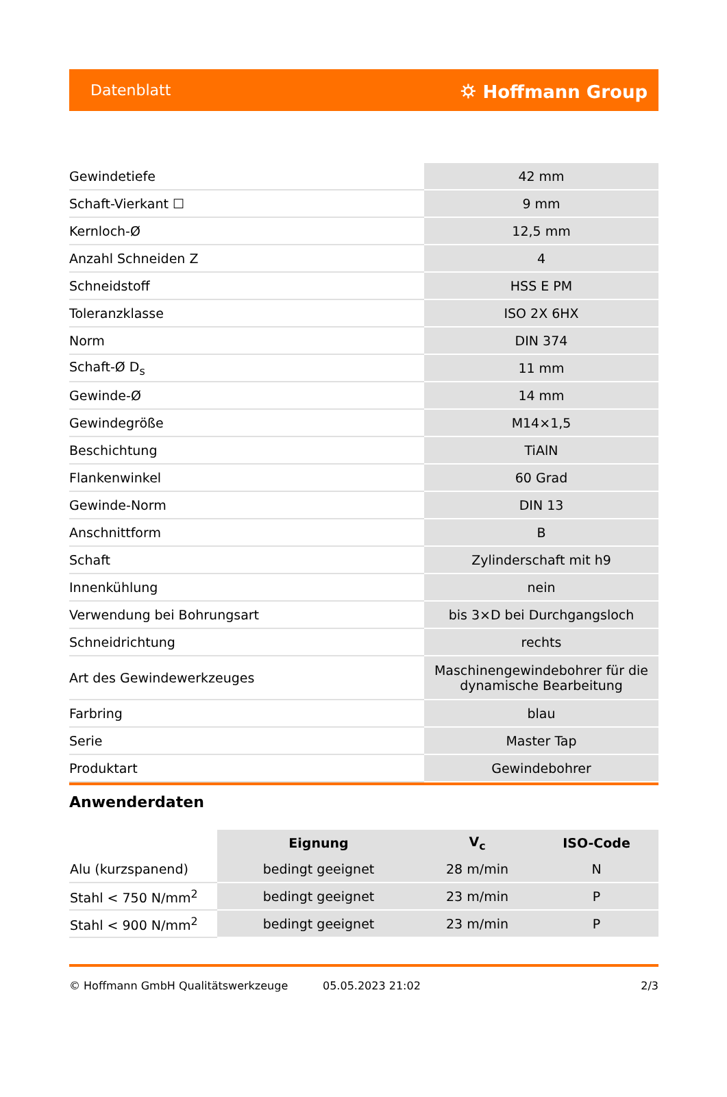Datenblatt ⛭ Hoffmann Group
| Gewindetiefe | 42 mm |
| Schaft-Vierkant ☐ | 9 mm |
| Kernloch-Ø | 12,5 mm |
| Anzahl Schneiden Z | 4 |
| Schneidstoff | HSS E PM |
| Toleranzklasse | ISO 2X 6HX |
| Norm | DIN 374 |
| Schaft-Ø D<sub>s</sub> | 11 mm |
| Gewinde-Ø | 14 mm |
| Gewindegröße | M14×1,5 |
| Beschichtung | TiAlN |
| Flankenwinkel | 60 Grad |
| Gewinde-Norm | DIN 13 |
| Anschnittform | B |
| Schaft | Zylinderschaft mit h9 |
| Innenkühlung | nein |
| Verwendung bei Bohrungsart | bis 3×D bei Durchgangsloch |
| Schneidrichtung | rechts |
| Art des Gewindewerkzeuges | Maschinengewindebohrer für die dynamische Bearbeitung |
| Farbring | blau |
| Serie | Master Tap |
| Produktart | Gewindebohrer |
Anwenderdaten
| | Eignung | V<sub>c</sub> | ISO-Code |
| --- | --- | --- | --- |
| Alu (kurzspanend) | bedingt geeignet | 28 m/min | N |
| Stahl < 750 N/mm<sup>2</sup> | bedingt geeignet | 23 m/min | P |
| Stahl < 900 N/mm<sup>2</sup> | bedingt geeignet | 23 m/min | P |
© Hoffmann GmbH Qualitätswerkzeuge 05.05.2023 21:02 2/3